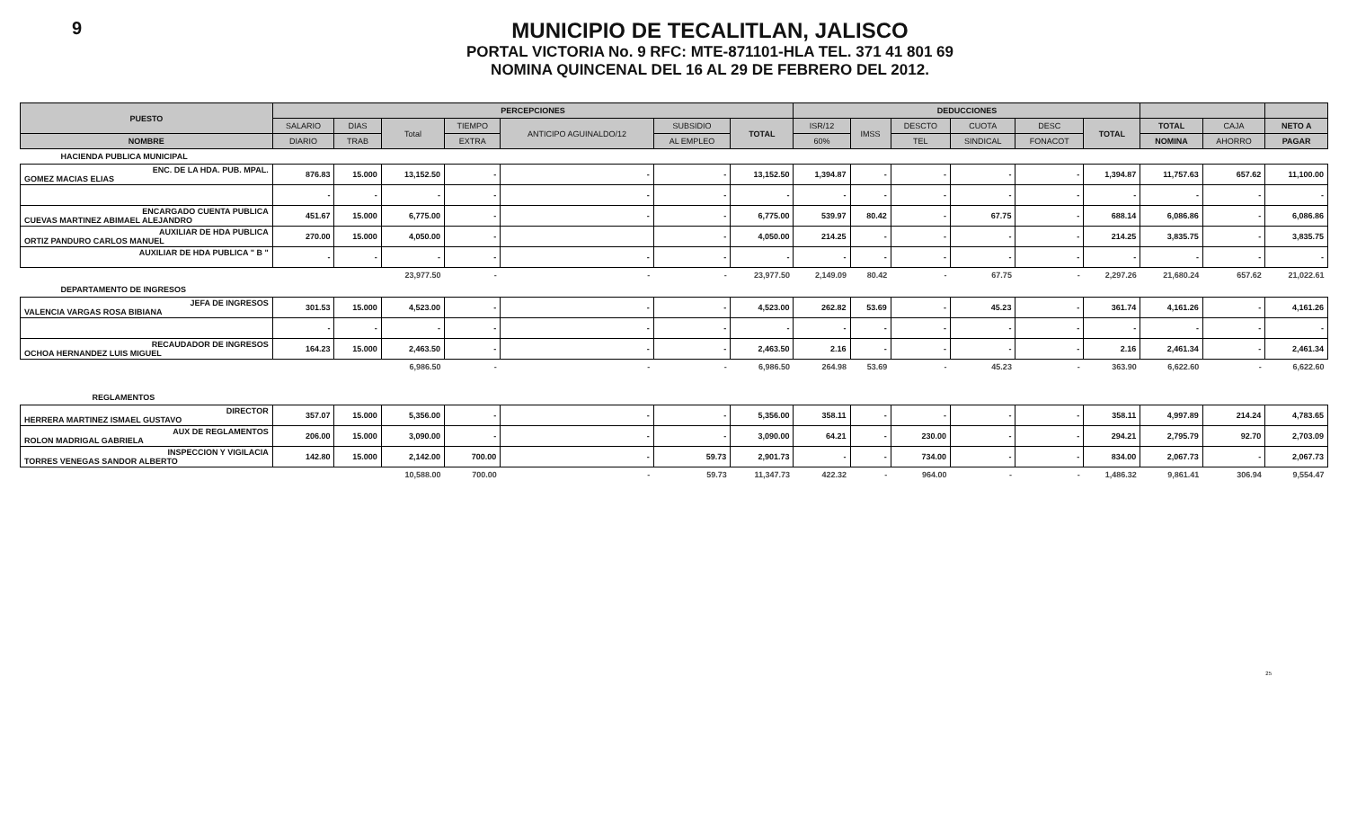9
MUNICIPIO DE TECALITLAN, JALISCO
PORTAL VICTORIA No. 9 RFC: MTE-871101-HLA TEL. 371 41 801 69
NOMINA QUINCENAL DEL 16 AL 29 DE FEBRERO DEL 2012.
| PUESTO | PERCEPCIONES | | | | | | | DEDUCCIONES | | | | | | | | |
| --- | --- | --- | --- | --- | --- | --- | --- | --- | --- | --- | --- | --- | --- | --- | --- | --- |
| | SALARIO | DIAS | Total | TIEMPO | ANTICIPO AGUINALDO/12 | SUBSIDIO | TOTAL | ISR/12 | IMSS | DESCTO | CUOTA | DESC | TOTAL | TOTAL | CAJA | NETO A |
| NOMBRE | DIARIO | TRAB | | EXTRA | | AL EMPLEO | | 60% | | TEL | SINDICAL | FONACOT | | NOMINA | AHORRO | PAGAR |
| HACIENDA PUBLICA MUNICIPAL | | | | | | | | | | | | | | | | |
| ENC. DE LA HDA. PUB. MPAL. GOMEZ MACIAS ELIAS | 876.83 | 15.000 | 13,152.50 | - | - | - | 13,152.50 | 1,394.87 | - | - | - | - | 1,394.87 | 11,757.63 | 657.62 | 11,100.00 |
| | - | - | - | - | - | - | - | - | - | - | - | - | - | - | - | - |
| ENCARGADO CUENTA PUBLICA CUEVAS MARTINEZ ABIMAEL ALEJANDRO | 451.67 | 15.000 | 6,775.00 | - | - | - | 6,775.00 | 539.97 | 80.42 | - | 67.75 | - | 688.14 | 6,086.86 | - | 6,086.86 |
| AUXILIAR DE HDA PUBLICA ORTIZ PANDURO CARLOS MANUEL | 270.00 | 15.000 | 4,050.00 | - | | - | 4,050.00 | 214.25 | - | - | - | - | 214.25 | 3,835.75 | - | 3,835.75 |
| AUXILIAR DE HDA PUBLICA " B " | - | - | - | - | - | - | - | - | - | - | - | - | - | - | - | - |
| | | | 23,977.50 | - | - | - | 23,977.50 | 2,149.09 | 80.42 | - | 67.75 | - | 2,297.26 | 21,680.24 | 657.62 | 21,022.61 |
| DEPARTAMENTO DE INGRESOS | | | | | | | | | | | | | | | | |
| JEFA DE INGRESOS VALENCIA VARGAS ROSA BIBIANA | 301.53 | 15.000 | 4,523.00 | - | - | - | 4,523.00 | 262.82 | 53.69 | - | 45.23 | - | 361.74 | 4,161.26 | - | 4,161.26 |
| | - | - | - | - | - | - | - | - | - | - | - | - | - | - | - | - |
| RECAUDADOR DE INGRESOS OCHOA HERNANDEZ LUIS MIGUEL | 164.23 | 15.000 | 2,463.50 | - | - | - | 2,463.50 | 2.16 | - | - | - | - | 2.16 | 2,461.34 | - | 2,461.34 |
| | | | 6,986.50 | - | - | - | 6,986.50 | 264.98 | 53.69 | - | 45.23 | - | 363.90 | 6,622.60 | - | 6,622.60 |
| REGLAMENTOS | | | | | | | | | | | | | | | | |
| DIRECTOR HERRERA MARTINEZ ISMAEL GUSTAVO | 357.07 | 15.000 | 5,356.00 | - | - | - | 5,356.00 | 358.11 | - | - | - | - | 358.11 | 4,997.89 | 214.24 | 4,783.65 |
| AUX DE REGLAMENTOS ROLON MADRIGAL GABRIELA | 206.00 | 15.000 | 3,090.00 | - | - | - | 3,090.00 | 64.21 | - | 230.00 | - | - | 294.21 | 2,795.79 | 92.70 | 2,703.09 |
| INSPECCION Y VIGILACIA TORRES VENEGAS SANDOR ALBERTO | 142.80 | 15.000 | 2,142.00 | 700.00 | - | 59.73 | 2,901.73 | - | - | 734.00 | - | - | 834.00 | 2,067.73 | - | 2,067.73 |
| | | | 10,588.00 | 700.00 | - | 59.73 | 11,347.73 | 422.32 | - | 964.00 | - | - | 1,486.32 | 9,861.41 | 306.94 | 9,554.47 |
25